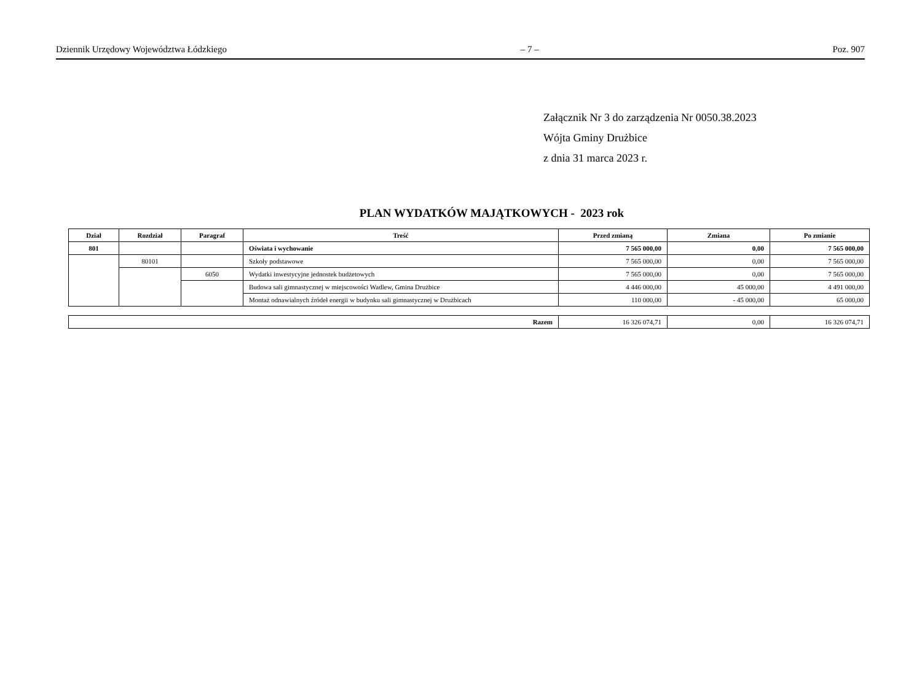Dziennik Urzędowy Województwa Łódzkiego – 7 – Poz. 907
Załącznik Nr 3 do zarządzenia Nr 0050.38.2023
Wójta Gminy Drużbice
z dnia 31 marca 2023 r.
PLAN WYDATKÓW MAJĄTKOWYCH - 2023 rok
| Dział | Rozdział | Paragraf | Treść | Przed zmianą | Zmiana | Po zmianie |
| --- | --- | --- | --- | --- | --- | --- |
| 801 | | | Oświata i wychowanie | 7 565 000,00 | 0,00 | 7 565 000,00 |
| | 80101 | | Szkoły podstawowe | 7 565 000,00 | 0,00 | 7 565 000,00 |
| | | 6050 | Wydatki inwestycyjne jednostek budżetowych | 7 565 000,00 | 0,00 | 7 565 000,00 |
| | | | Budowa sali gimnastycznej w miejscowości Wadlew, Gmina Drużbice | 4 446 000,00 | 45 000,00 | 4 491 000,00 |
| | | | Montaż odnawialnych źródeł energii w budynku sali gimnastycznej w Drużbicach | 110 000,00 | - 45 000,00 | 65 000,00 |
| Razem | 16 326 074,71 | 0,00 | 16 326 074,71 |